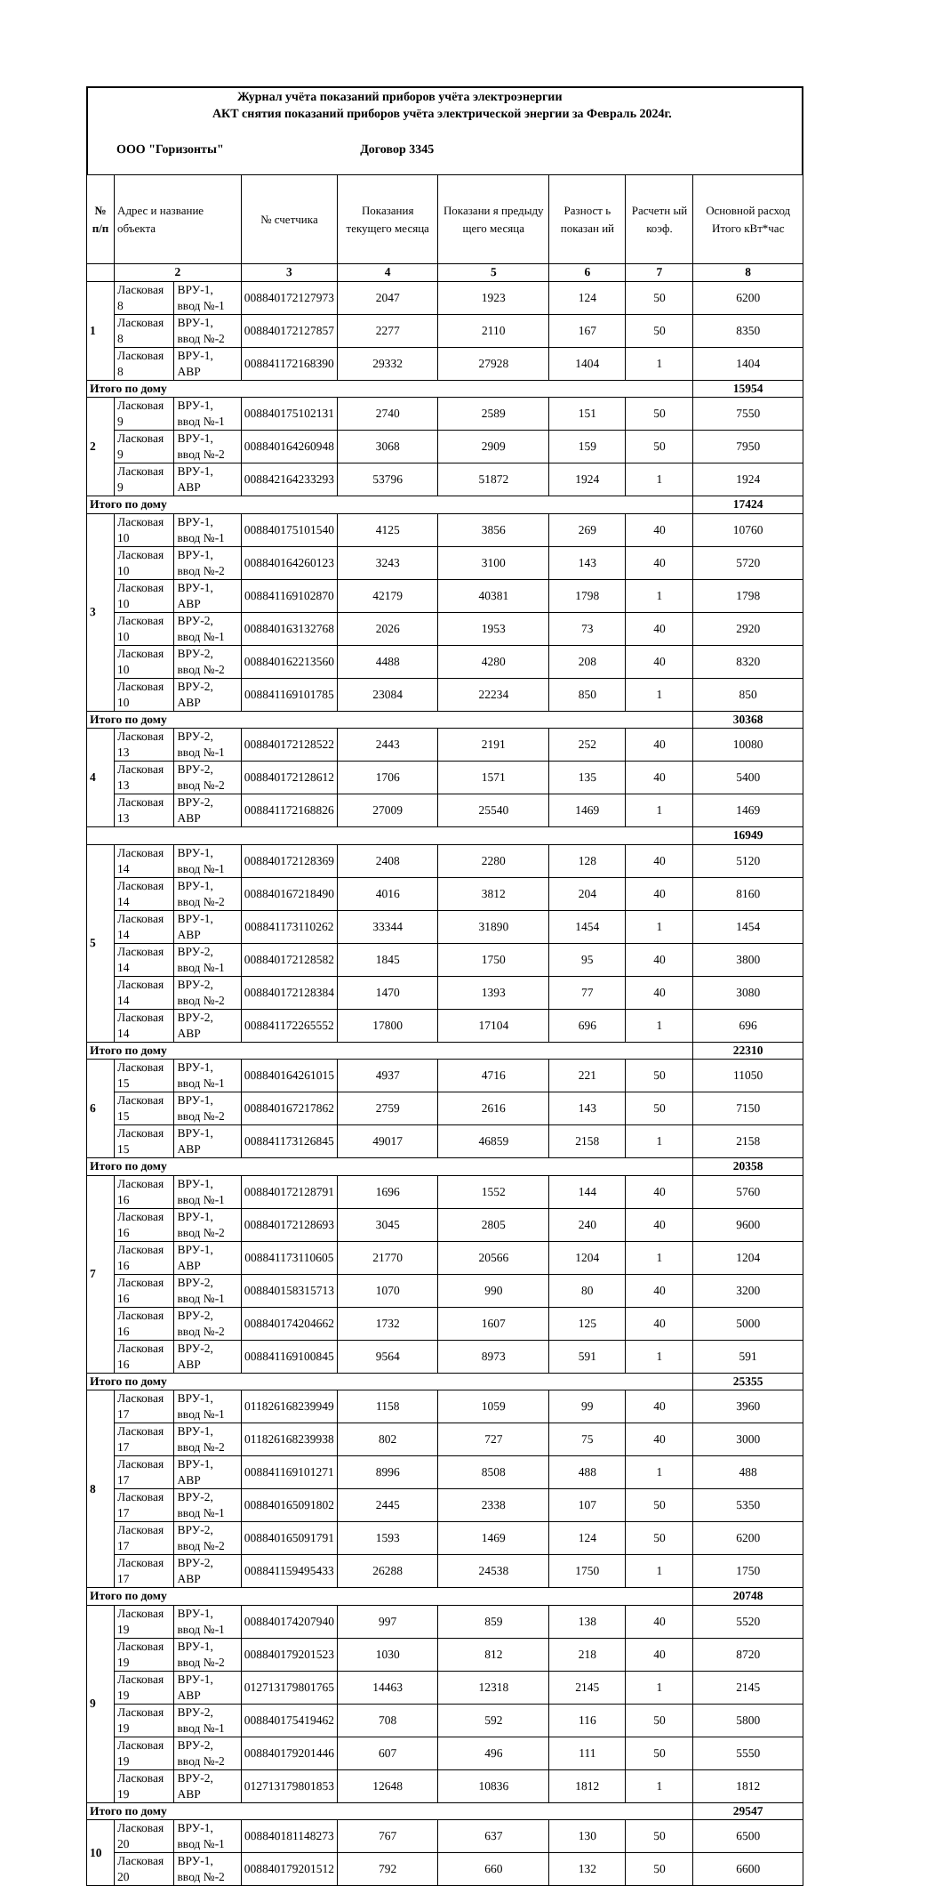Журнал учёта показаний приборов учёта электроэнергии
АКТ снятия показаний приборов учёта электрической энергии за Февраль 2024г.
ООО "Горизонты" Договор 3345
| № п/п | Адрес и название объекта | | № счетчика | Показания текущего месяца | Показани я предыду щего месяца | Разност ь показан ий | Расчетн ый коэф. | Основной расход Итого кВт*час |
| --- | --- | --- | --- | --- | --- | --- | --- | --- |
| | 2 | | 3 | 4 | 5 | 6 | 7 | 8 |
| 1 | Ласковая 8 | ВРУ-1, ввод №-1 | 008840172127973 | 2047 | 1923 | 124 | 50 | 6200 |
| | Ласковая 8 | ВРУ-1, ввод №-2 | 008840172127857 | 2277 | 2110 | 167 | 50 | 8350 |
| | Ласковая 8 | ВРУ-1, АВР | 008841172168390 | 29332 | 27928 | 1404 | 1 | 1404 |
| Итого по дому | | | | | | | | 15954 |
| 2 | Ласковая 9 | ВРУ-1, ввод №-1 | 008840175102131 | 2740 | 2589 | 151 | 50 | 7550 |
| | Ласковая 9 | ВРУ-1, ввод №-2 | 008840164260948 | 3068 | 2909 | 159 | 50 | 7950 |
| | Ласковая 9 | ВРУ-1, АВР | 008842164233293 | 53796 | 51872 | 1924 | 1 | 1924 |
| Итого по дому | | | | | | | | 17424 |
| 3 | Ласковая 10 | ВРУ-1, ввод №-1 | 008840175101540 | 4125 | 3856 | 269 | 40 | 10760 |
| | Ласковая 10 | ВРУ-1, ввод №-2 | 008840164260123 | 3243 | 3100 | 143 | 40 | 5720 |
| | Ласковая 10 | ВРУ-1, АВР | 008841169102870 | 42179 | 40381 | 1798 | 1 | 1798 |
| | Ласковая 10 | ВРУ-2, ввод №-1 | 008840163132768 | 2026 | 1953 | 73 | 40 | 2920 |
| | Ласковая 10 | ВРУ-2, ввод №-2 | 008840162213560 | 4488 | 4280 | 208 | 40 | 8320 |
| | Ласковая 10 | ВРУ-2, АВР | 008841169101785 | 23084 | 22234 | 850 | 1 | 850 |
| Итого по дому | | | | | | | | 30368 |
| 4 | Ласковая 13 | ВРУ-2, ввод №-1 | 008840172128522 | 2443 | 2191 | 252 | 40 | 10080 |
| | Ласковая 13 | ВРУ-2, ввод №-2 | 008840172128612 | 1706 | 1571 | 135 | 40 | 5400 |
| | Ласковая 13 | ВРУ-2, АВР | 008841172168826 | 27009 | 25540 | 1469 | 1 | 1469 |
| | | | | | | | | 16949 |
| 5 | Ласковая 14 | ВРУ-1, ввод №-1 | 008840172128369 | 2408 | 2280 | 128 | 40 | 5120 |
| | Ласковая 14 | ВРУ-1, ввод №-2 | 008840167218490 | 4016 | 3812 | 204 | 40 | 8160 |
| | Ласковая 14 | ВРУ-1, АВР | 008841173110262 | 33344 | 31890 | 1454 | 1 | 1454 |
| | Ласковая 14 | ВРУ-2, ввод №-1 | 008840172128582 | 1845 | 1750 | 95 | 40 | 3800 |
| | Ласковая 14 | ВРУ-2, ввод №-2 | 008840172128384 | 1470 | 1393 | 77 | 40 | 3080 |
| | Ласковая 14 | ВРУ-2, АВР | 008841172265552 | 17800 | 17104 | 696 | 1 | 696 |
| Итого по дому | | | | | | | | 22310 |
| 6 | Ласковая 15 | ВРУ-1, ввод №-1 | 008840164261015 | 4937 | 4716 | 221 | 50 | 11050 |
| | Ласковая 15 | ВРУ-1, ввод №-2 | 008840167217862 | 2759 | 2616 | 143 | 50 | 7150 |
| | Ласковая 15 | ВРУ-1, АВР | 008841173126845 | 49017 | 46859 | 2158 | 1 | 2158 |
| Итого по дому | | | | | | | | 20358 |
| 7 | Ласковая 16 | ВРУ-1, ввод №-1 | 008840172128791 | 1696 | 1552 | 144 | 40 | 5760 |
| | Ласковая 16 | ВРУ-1, ввод №-2 | 008840172128693 | 3045 | 2805 | 240 | 40 | 9600 |
| | Ласковая 16 | ВРУ-1, АВР | 008841173110605 | 21770 | 20566 | 1204 | 1 | 1204 |
| | Ласковая 16 | ВРУ-2, ввод №-1 | 008840158315713 | 1070 | 990 | 80 | 40 | 3200 |
| | Ласковая 16 | ВРУ-2, ввод №-2 | 008840174204662 | 1732 | 1607 | 125 | 40 | 5000 |
| | Ласковая 16 | ВРУ-2, АВР | 008841169100845 | 9564 | 8973 | 591 | 1 | 591 |
| Итого по дому | | | | | | | | 25355 |
| 8 | Ласковая 17 | ВРУ-1, ввод №-1 | 011826168239949 | 1158 | 1059 | 99 | 40 | 3960 |
| | Ласковая 17 | ВРУ-1, ввод №-2 | 011826168239938 | 802 | 727 | 75 | 40 | 3000 |
| | Ласковая 17 | ВРУ-1, АВР | 008841169101271 | 8996 | 8508 | 488 | 1 | 488 |
| | Ласковая 17 | ВРУ-2, ввод №-1 | 008840165091802 | 2445 | 2338 | 107 | 50 | 5350 |
| | Ласковая 17 | ВРУ-2, ввод №-2 | 008840165091791 | 1593 | 1469 | 124 | 50 | 6200 |
| | Ласковая 17 | ВРУ-2, АВР | 008841159495433 | 26288 | 24538 | 1750 | 1 | 1750 |
| Итого по дому | | | | | | | | 20748 |
| 9 | Ласковая 19 | ВРУ-1, ввод №-1 | 008840174207940 | 997 | 859 | 138 | 40 | 5520 |
| | Ласковая 19 | ВРУ-1, ввод №-2 | 008840179201523 | 1030 | 812 | 218 | 40 | 8720 |
| | Ласковая 19 | ВРУ-1, АВР | 012713179801765 | 14463 | 12318 | 2145 | 1 | 2145 |
| | Ласковая 19 | ВРУ-2, ввод №-1 | 008840175419462 | 708 | 592 | 116 | 50 | 5800 |
| | Ласковая 19 | ВРУ-2, ввод №-2 | 008840179201446 | 607 | 496 | 111 | 50 | 5550 |
| | Ласковая 19 | ВРУ-2, АВР | 012713179801853 | 12648 | 10836 | 1812 | 1 | 1812 |
| Итого по дому | | | | | | | | 29547 |
| 10 | Ласковая 20 | ВРУ-1, ввод №-1 | 008840181148273 | 767 | 637 | 130 | 50 | 6500 |
| | Ласковая 20 | ВРУ-1, ввод №-2 | 008840179201512 | 792 | 660 | 132 | 50 | 6600 |